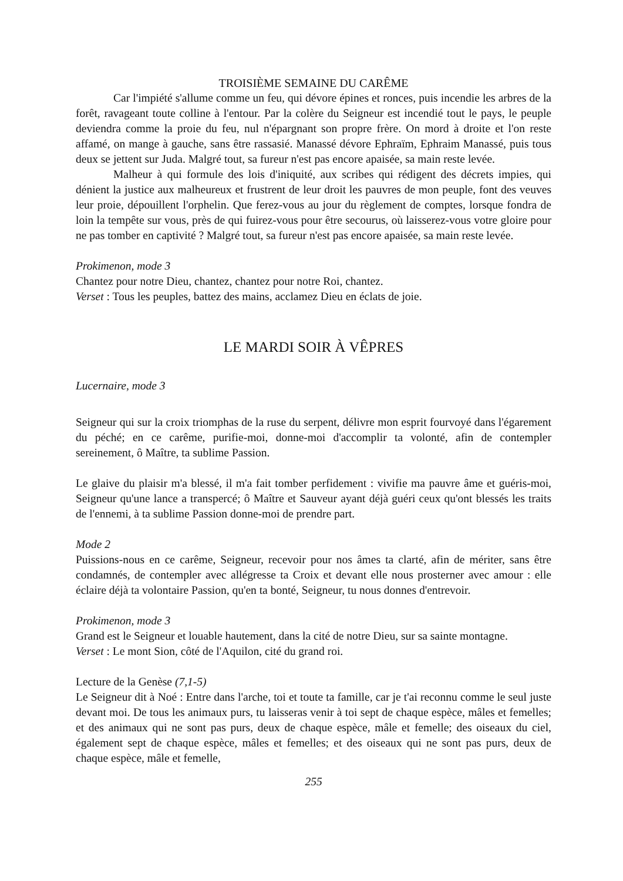TROISIÈME SEMAINE DU CARÊME
Car l'impiété s'allume comme un feu, qui dévore épines et ronces, puis incendie les arbres de la forêt, ravageant toute colline à l'entour. Par la colère du Seigneur est incendié tout le pays, le peuple deviendra comme la proie du feu, nul n'épargnant son propre frère. On mord à droite et l'on reste affamé, on mange à gauche, sans être rassasié. Manassé dévore Ephraïm, Ephraim Manassé, puis tous deux se jettent sur Juda. Malgré tout, sa fureur n'est pas encore apaisée, sa main reste levée.
Malheur à qui formule des lois d'iniquité, aux scribes qui rédigent des décrets impies, qui dénient la justice aux malheureux et frustrent de leur droit les pauvres de mon peuple, font des veuves leur proie, dépouillent l'orphelin. Que ferez-vous au jour du règlement de comptes, lorsque fondra de loin la tempête sur vous, près de qui fuirez-vous pour être secourus, où laisserez-vous votre gloire pour ne pas tomber en captivité ? Malgré tout, sa fureur n'est pas encore apaisée, sa main reste levée.
Prokimenon, mode 3
Chantez pour notre Dieu, chantez, chantez pour notre Roi, chantez.
Verset : Tous les peuples, battez des mains, acclamez Dieu en éclats de joie.
LE MARDI SOIR À VÊPRES
Lucernaire, mode 3
Seigneur qui sur la croix triomphas de la ruse du serpent, délivre mon esprit fourvoyé dans l'égarement du péché; en ce carême, purifie-moi, donne-moi d'accomplir ta volonté, afin de contempler sereinement, ô Maître, ta sublime Passion.
Le glaive du plaisir m'a blessé, il m'a fait tomber perfidement : vivifie ma pauvre âme et guéris-moi, Seigneur qu'une lance a transpercé; ô Maître et Sauveur ayant déjà guéri ceux qu'ont blessés les traits de l'ennemi, à ta sublime Passion donne-moi de prendre part.
Mode 2
Puissions-nous en ce carême, Seigneur, recevoir pour nos âmes ta clarté, afin de mériter, sans être condamnés, de contempler avec allégresse ta Croix et devant elle nous prosterner avec amour : elle éclaire déjà ta volontaire Passion, qu'en ta bonté, Seigneur, tu nous donnes d'entrevoir.
Prokimenon, mode 3
Grand est le Seigneur et louable hautement, dans la cité de notre Dieu, sur sa sainte montagne.
Verset : Le mont Sion, côté de l'Aquilon, cité du grand roi.
Lecture de la Genèse (7,1-5)
Le Seigneur dit à Noé : Entre dans l'arche, toi et toute ta famille, car je t'ai reconnu comme le seul juste devant moi. De tous les animaux purs, tu laisseras venir à toi sept de chaque espèce, mâles et femelles; et des animaux qui ne sont pas purs, deux de chaque espèce, mâle et femelle; des oiseaux du ciel, également sept de chaque espèce, mâles et femelles; et des oiseaux qui ne sont pas purs, deux de chaque espèce, mâle et femelle,
255